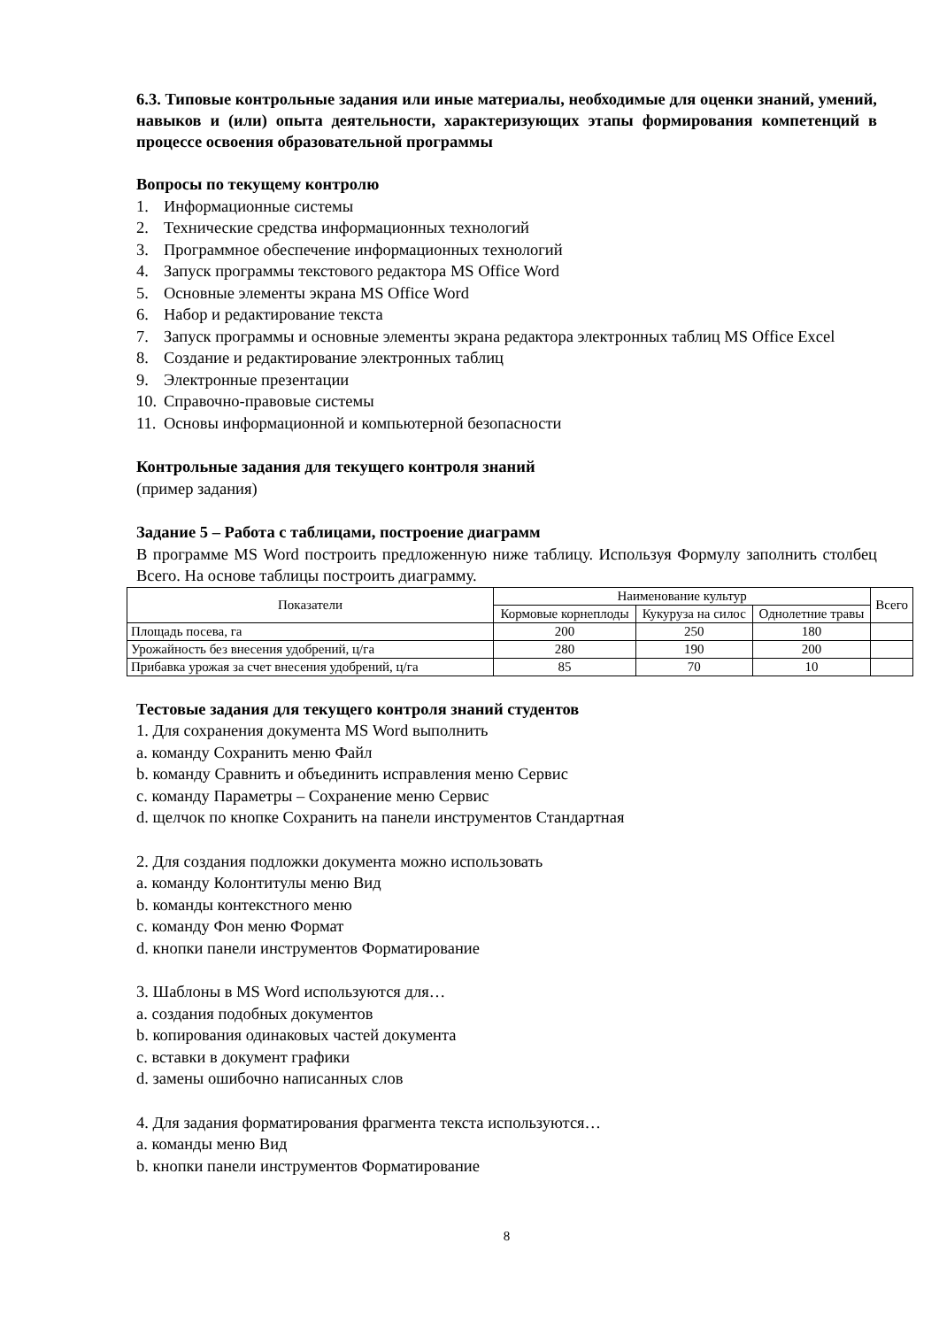6.3. Типовые контрольные задания или иные материалы, необходимые для оценки знаний, умений, навыков и (или) опыта деятельности, характеризующих этапы формирования компетенций в процессе освоения образовательной программы
Вопросы по текущему контролю
1. Информационные системы
2. Технические средства информационных технологий
3. Программное обеспечение информационных технологий
4. Запуск программы текстового редактора MS Office Word
5. Основные элементы экрана MS Office Word
6. Набор и редактирование текста
7. Запуск программы и основные элементы экрана редактора электронных таблиц MS Office Excel
8. Создание и редактирование электронных таблиц
9. Электронные презентации
10. Справочно-правовые системы
11. Основы информационной и компьютерной безопасности
Контрольные задания для текущего контроля знаний
(пример задания)
Задание 5 – Работа с таблицами, построение диаграмм
В программе MS Word построить предложенную ниже таблицу. Используя Формулу заполнить столбец Всего. На основе таблицы построить диаграмму.
| Показатели | Наименование культур | | | Всего |
| --- | --- | --- | --- | --- |
| | Кормовые корнеплоды | Кукуруза на силос | Однолетние травы | |
| Площадь посева, га | 200 | 250 | 180 | |
| Урожайность без внесения удобрений, ц/га | 280 | 190 | 200 | |
| Прибавка урожая за счет внесения удобрений, ц/га | 85 | 70 | 10 | |
Тестовые задания для текущего контроля знаний студентов
1. Для сохранения документа MS Word выполнить
a. командy Сохранить меню Файл
b. команду Сравнить и объединить исправления меню Сервис
c. команду Параметры – Сохранение меню Сервис
d. щелчок по кнопке Сохранить на панели инструментов Стандартная
2. Для создания подложки документа можно использовать
a. команду Колонтитулы меню Вид
b. команды контекстного меню
c. команду Фон меню Формат
d. кнопки панели инструментов Форматирование
3. Шаблоны в MS Word используются для…
a. создания подобных документов
b. копирования одинаковых частей документа
c. вставки в документ графики
d. замены ошибочно написанных слов
4. Для задания форматирования фрагмента текста используются…
a. команды меню Вид
b. кнопки панели инструментов Форматирование
8